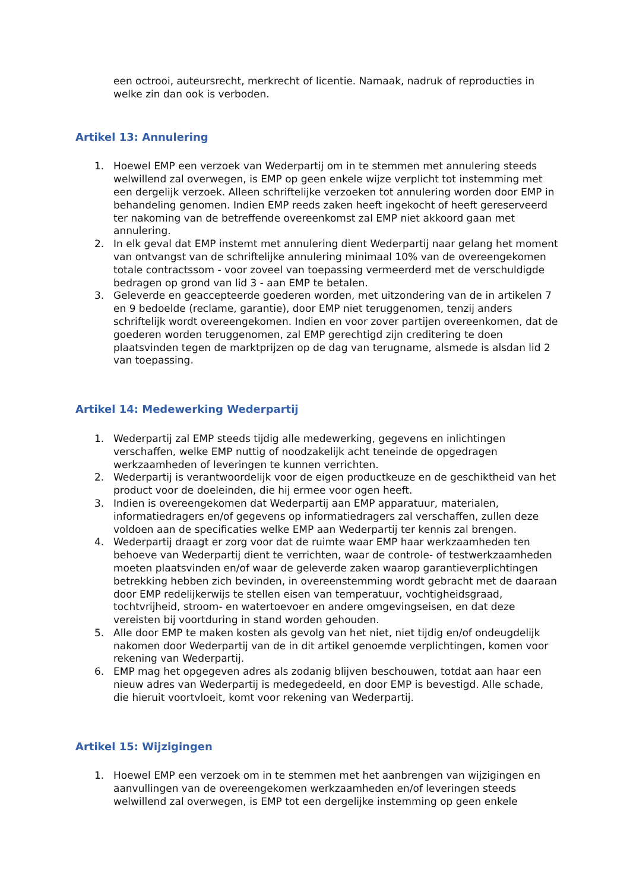een octrooi, auteursrecht, merkrecht of licentie. Namaak, nadruk of reproducties in welke zin dan ook is verboden.
Artikel 13: Annulering
1. Hoewel EMP een verzoek van Wederpartij om in te stemmen met annulering steeds welwillend zal overwegen, is EMP op geen enkele wijze verplicht tot instemming met een dergelijk verzoek. Alleen schriftelijke verzoeken tot annulering worden door EMP in behandeling genomen. Indien EMP reeds zaken heeft ingekocht of heeft gereserveerd ter nakoming van de betreffende overeenkomst zal EMP niet akkoord gaan met annulering.
2. In elk geval dat EMP instemt met annulering dient Wederpartij naar gelang het moment van ontvangst van de schriftelijke annulering minimaal 10% van de overeengekomen totale contractssom - voor zoveel van toepassing vermeerderd met de verschuldigde bedragen op grond van lid 3 - aan EMP te betalen.
3. Geleverde en geaccepteerde goederen worden, met uitzondering van de in artikelen 7 en 9 bedoelde (reclame, garantie), door EMP niet teruggenomen, tenzij anders schriftelijk wordt overeengekomen. Indien en voor zover partijen overeenkomen, dat de goederen worden teruggenomen, zal EMP gerechtigd zijn creditering te doen plaatsvinden tegen de marktprijzen op de dag van terugname, alsmede is alsdan lid 2 van toepassing.
Artikel 14: Medewerking Wederpartij
1. Wederpartij zal EMP steeds tijdig alle medewerking, gegevens en inlichtingen verschaffen, welke EMP nuttig of noodzakelijk acht teneinde de opgedragen werkzaamheden of leveringen te kunnen verrichten.
2. Wederpartij is verantwoordelijk voor de eigen productkeuze en de geschiktheid van het product voor de doeleinden, die hij ermee voor ogen heeft.
3. Indien is overeengekomen dat Wederpartij aan EMP apparatuur, materialen, informatiedragers en/of gegevens op informatiedragers zal verschaffen, zullen deze voldoen aan de specificaties welke EMP aan Wederpartij ter kennis zal brengen.
4. Wederpartij draagt er zorg voor dat de ruimte waar EMP haar werkzaamheden ten behoeve van Wederpartij dient te verrichten, waar de controle- of testwerkzaamheden moeten plaatsvinden en/of waar de geleverde zaken waarop garantieverplichtingen betrekking hebben zich bevinden, in overeenstemming wordt gebracht met de daaraan door EMP redelijkerwijs te stellen eisen van temperatuur, vochtigheidsgraad, tochtvrijheid, stroom- en watertoevoer en andere omgevingseisen, en dat deze vereisten bij voortduring in stand worden gehouden.
5. Alle door EMP te maken kosten als gevolg van het niet, niet tijdig en/of ondeugdelijk nakomen door Wederpartij van de in dit artikel genoemde verplichtingen, komen voor rekening van Wederpartij.
6. EMP mag het opgegeven adres als zodanig blijven beschouwen, totdat aan haar een nieuw adres van Wederpartij is medegedeeld, en door EMP is bevestigd. Alle schade, die hieruit voortvloeit, komt voor rekening van Wederpartij.
Artikel 15: Wijzigingen
1. Hoewel EMP een verzoek om in te stemmen met het aanbrengen van wijzigingen en aanvullingen van de overeengekomen werkzaamheden en/of leveringen steeds welwillend zal overwegen, is EMP tot een dergelijke instemming op geen enkele